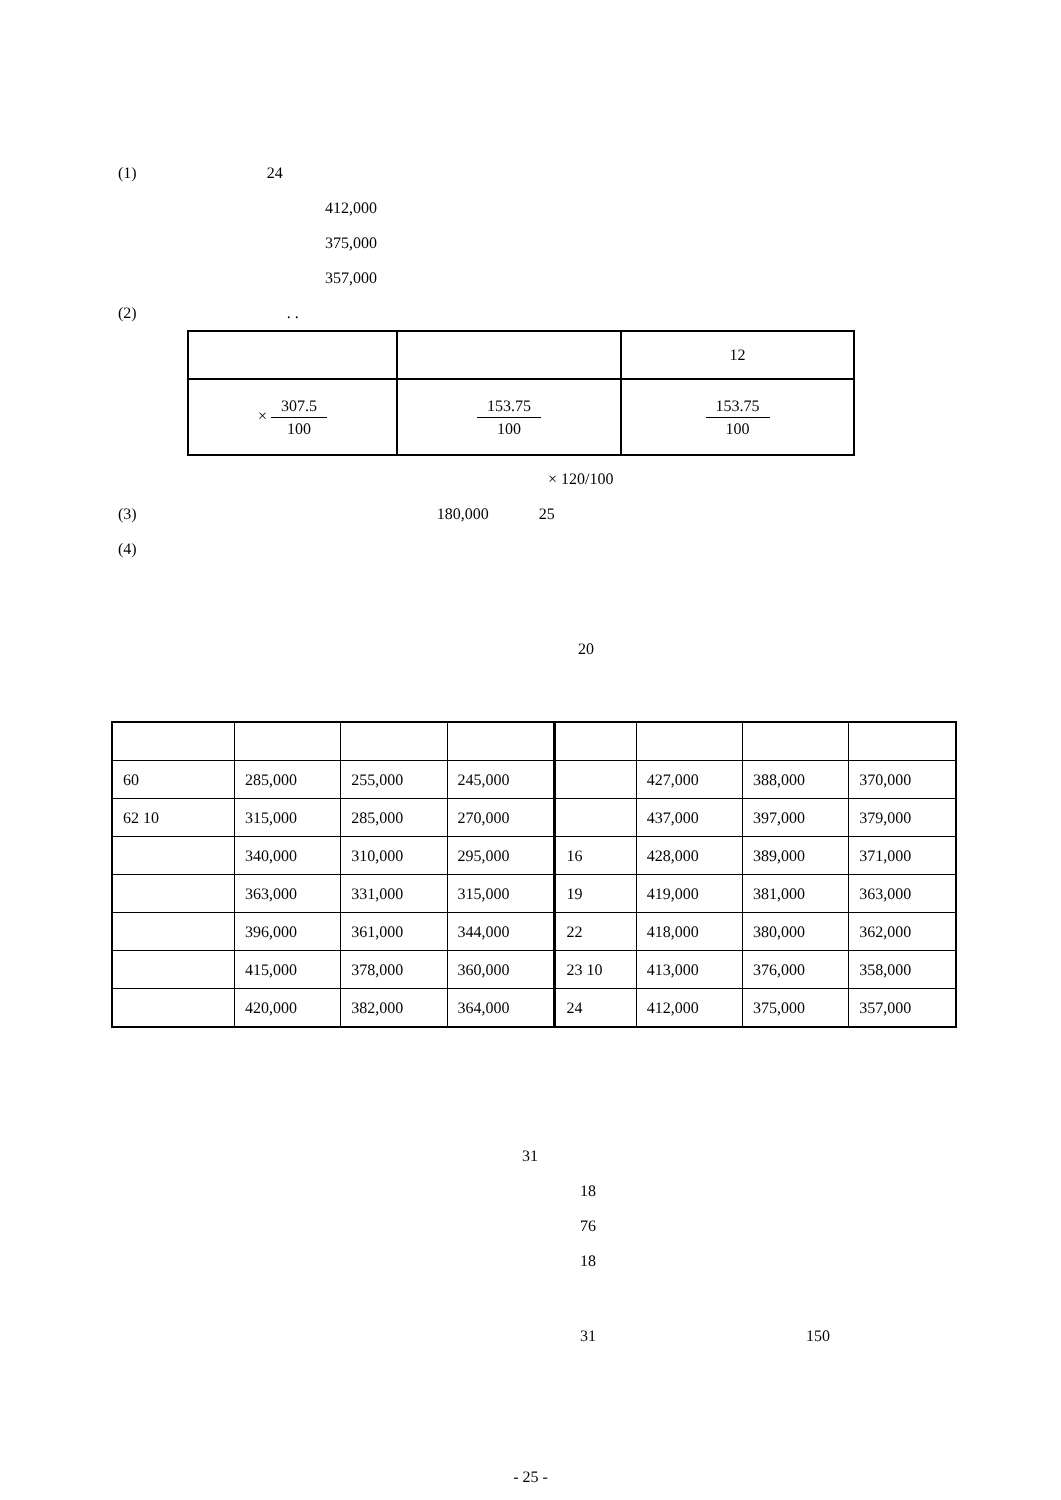(1) 24
412,000
375,000
357,000
(2). .
| | | 12 |
| × 307.5 100 | 153.75 100 | 153.75 100 |
× 120/100
(3) 180,000 25
(4)
20
| 60 | 285,000 | 255,000 | 245,000 | | 427,000 | 388,000 | 370,000 |
| 62 10 | 315,000 | 285,000 | 270,000 | | 437,000 | 397,000 | 379,000 |
| | 340,000 | 310,000 | 295,000 | 16 | 428,000 | 389,000 | 371,000 |
| | 363,000 | 331,000 | 315,000 | 19 | 419,000 | 381,000 | 363,000 |
| | 396,000 | 361,000 | 344,000 | 22 | 418,000 | 380,000 | 362,000 |
| | 415,000 | 378,000 | 360,000 | 23 10 | 413,000 | 376,000 | 358,000 |
| | 420,000 | 382,000 | 364,000 | 24 | 412,000 | 375,000 | 357,000 |
31
18
76
18
31 150
- 25 -